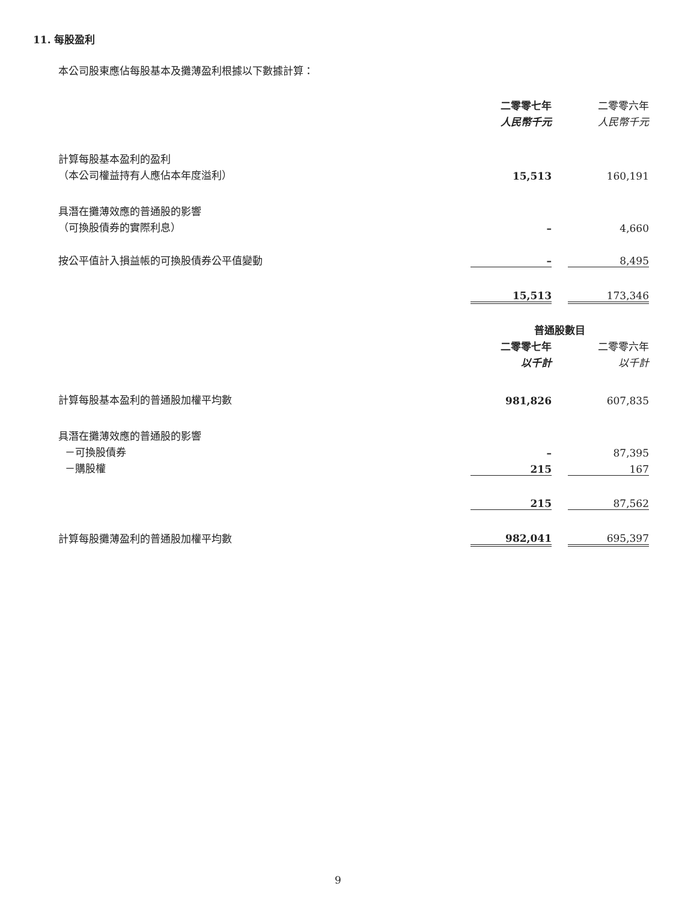11. 每股盈利
本公司股東應佔每股基本及攤薄盈利根據以下數據計算：
| | 二零零七年 | | 二零零六年 |
| | 人民幣千元 | | 人民幣千元 |
| 計算每股基本盈利的盈利 | | | |
| （本公司權益持有人應佔本年度溢利） | 15,513 | | 160,191 |
| 具潛在攤薄效應的普通股的影響 | | | |
| （可換股債券的實際利息） | – | | 4,660 |
| 按公平值計入損益帳的可換股債券公平值變動 | – | | 8,495 |
| | 15,513 | | 173,346 |
| | 普通股數目 | | |
| | 二零零七年 | | 二零零六年 |
| | 以千計 | | 以千計 |
| 計算每股基本盈利的普通股加權平均數 | 981,826 | | 607,835 |
| 具潛在攤薄效應的普通股的影響 | | | |
| －可換股債券 | – | | 87,395 |
| －購股權 | 215 | | 167 |
| | 215 | | 87,562 |
| 計算每股攤薄盈利的普通股加權平均數 | 982,041 | | 695,397 |
9